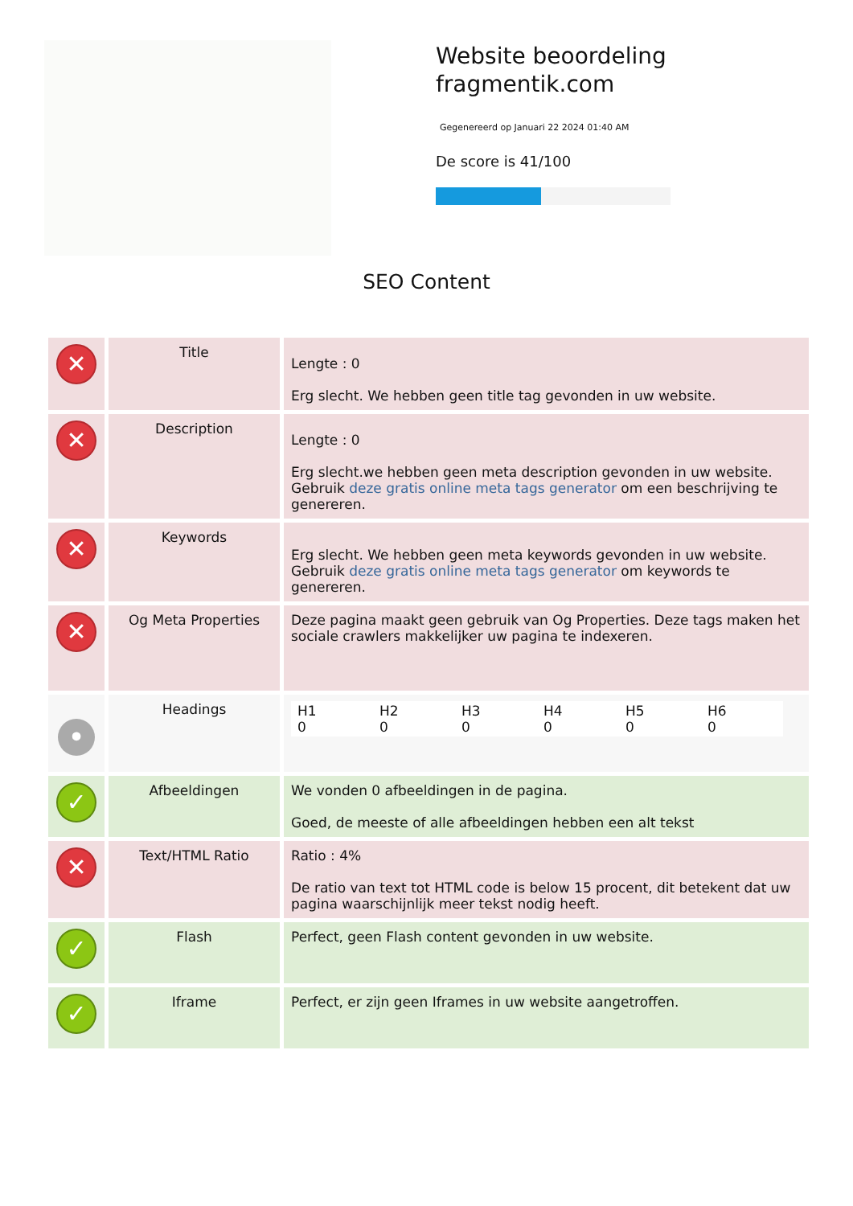Website beoordeling fragmentik.com
Gegenereerd op Januari 22 2024 01:40 AM
De score is 41/100
SEO Content
| ✕ | Title | Lengte : 0 Erg slecht. We hebben geen title tag gevonden in uw website. |
| ✕ | Description | Lengte : 0 Erg slecht.we hebben geen meta description gevonden in uw website. Gebruik deze gratis online meta tags generator om een beschrijving te genereren. |
| ✕ | Keywords | Erg slecht. We hebben geen meta keywords gevonden in uw website. Gebruik deze gratis online meta tags generator om keywords te genereren. |
| ✕ | Og Meta Properties | Deze pagina maakt geen gebruik van Og Properties. Deze tags maken het sociale crawlers makkelijker uw pagina te indexeren. |
| • | Headings | / H1 0 / H2 0 / H3 0 / H4 0 / H5 0 / H6 0 / |
| ✓ | Afbeeldingen | We vonden 0 afbeeldingen in de pagina. Goed, de meeste of alle afbeeldingen hebben een alt tekst |
| ✕ | Text/HTML Ratio | Ratio : 4% De ratio van text tot HTML code is below 15 procent, dit betekent dat uw pagina waarschijnlijk meer tekst nodig heeft. |
| ✓ | Flash | Perfect, geen Flash content gevonden in uw website. |
| ✓ | Iframe | Perfect, er zijn geen Iframes in uw website aangetroffen. |